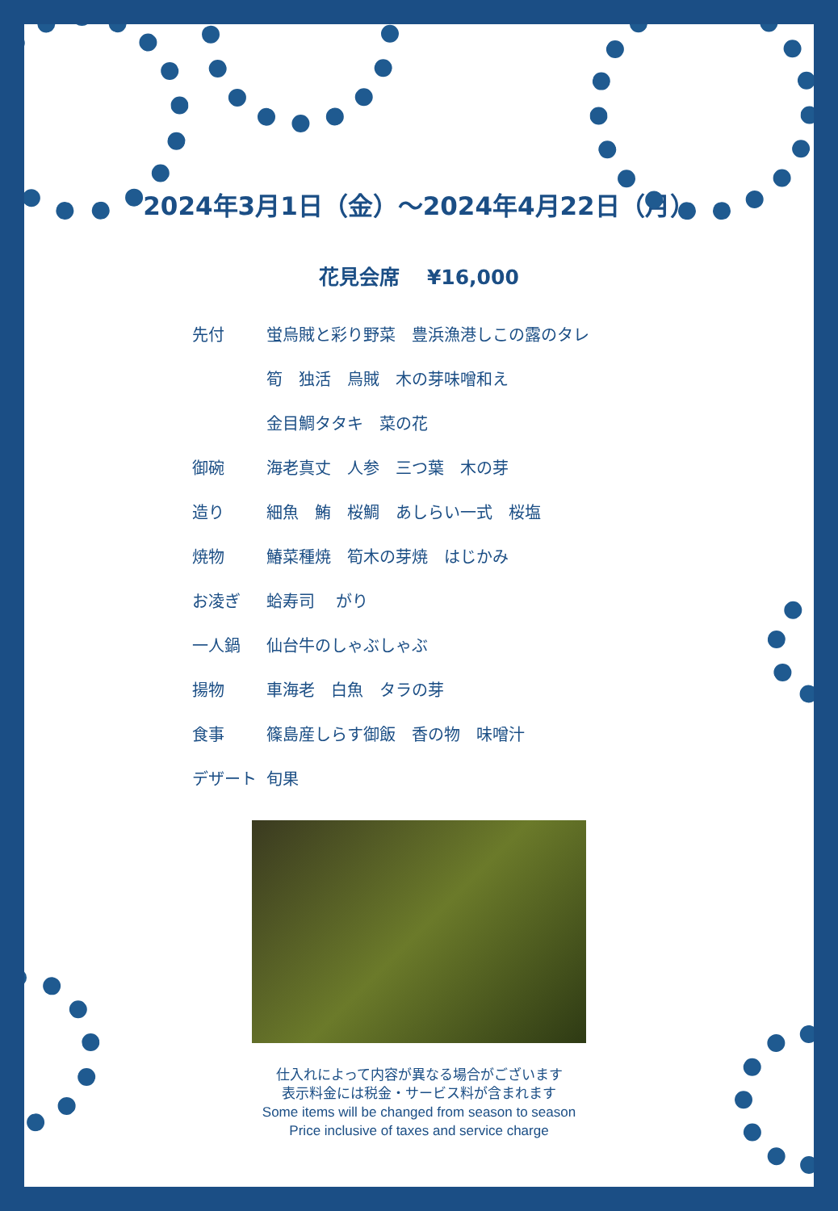2024年3月1日（金）～2024年4月22日（月）
花見会席　 ¥16,000
先付 蛍烏賊と彩り野菜　豊浜漁港しこの露のタレ
筍　独活　烏賊　木の芽味噌和え
金目鯛タタキ　菜の花
御碗 海老真丈　人参　三つ葉　木の芽
造り 細魚　鮪　桜鯛　あしらい一式　桜塩
焼物 鰆菜種焼　筍木の芽焼　はじかみ
お凌ぎ 蛤寿司　 がり
一人鍋 仙台牛のしゃぶしゃぶ
揚物 車海老　白魚　タラの芽
食事 篠島産しらす御飯　香の物　味噌汁
デザート 旬果
仕入れによって内容が異なる場合がございます
表示料金には税金・サービス料が含まれます
Some items will be changed from season to season
Price inclusive of taxes and service charge